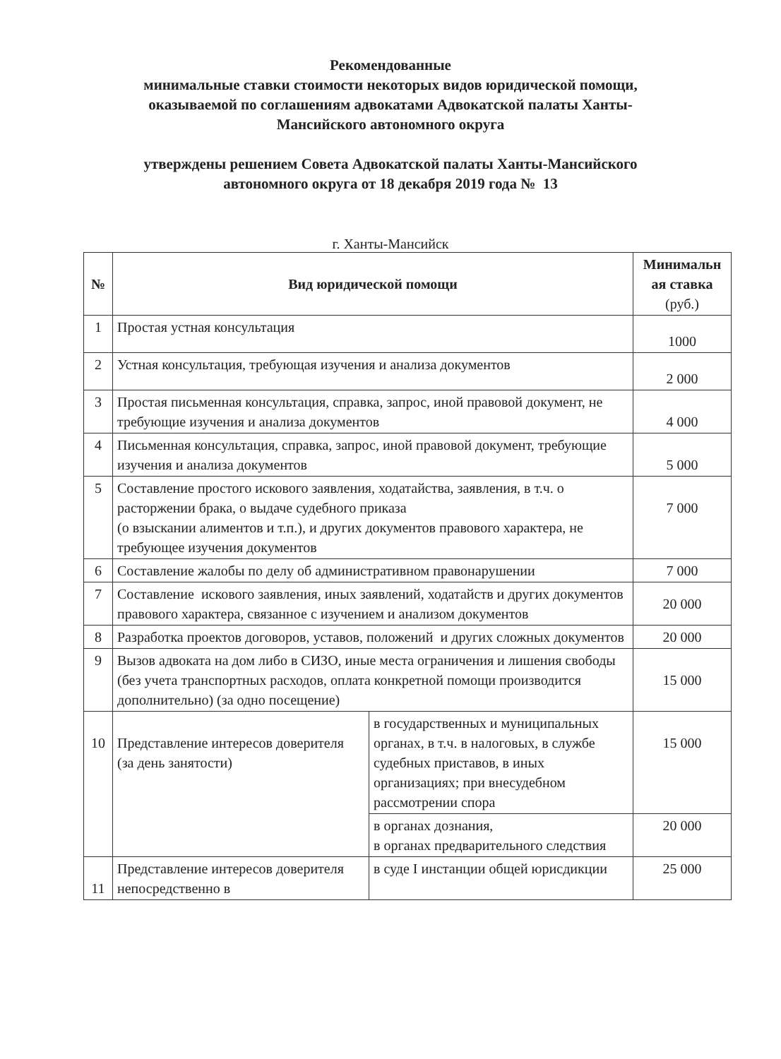Рекомендованные
минимальные ставки стоимости некоторых видов юридической помощи,
оказываемой по соглашениям адвокатами Адвокатской палаты Ханты-
Мансийского автономного округа
утверждены решением Совета Адвокатской палаты Ханты-Мансийского
автономного округа от 18 декабря 2019 года № 13
г. Ханты-Мансийск
| № | Вид юридической помощи | | Минимальн ая ставка (руб.) |
| --- | --- | --- | --- |
| 1 | Простая устная консультация | | 1000 |
| 2 | Устная консультация, требующая изучения и анализа документов | | 2 000 |
| 3 | Простая письменная консультация, справка, запрос, иной правовой документ, не требующие изучения и анализа документов | | 4 000 |
| 4 | Письменная консультация, справка, запрос, иной правовой документ, требующие изучения и анализа документов | | 5 000 |
| 5 | Составление простого искового заявления, ходатайства, заявления, в т.ч. о расторжении брака, о выдаче судебного приказа (о взыскании алиментов и т.п.), и других документов правового характера, не требующее изучения документов | | 7 000 |
| 6 | Составление жалобы по делу об административном правонарушении | | 7 000 |
| 7 | Составление искового заявления, иных заявлений, ходатайств и других документов правового характера, связанное с изучением и анализом документов | | 20 000 |
| 8 | Разработка проектов договоров, уставов, положений и других сложных документов | | 20 000 |
| 9 | Вызов адвоката на дом либо в СИЗО, иные места ограничения и лишения свободы (без учета транспортных расходов, оплата конкретной помощи производится дополнительно) (за одно посещение) | | 15 000 |
| 10 | Представление интересов доверителя (за день занятости) | в государственных и муниципальных органах, в т.ч. в налоговых, в службе судебных приставов, в иных организациях; при внесудебном рассмотрении спора | 15 000 |
| | | в органах дознания, в органах предварительного следствия | 20 000 |
| 11 | Представление интересов доверителя непосредственно в | в суде I инстанции общей юрисдикции | 25 000 |